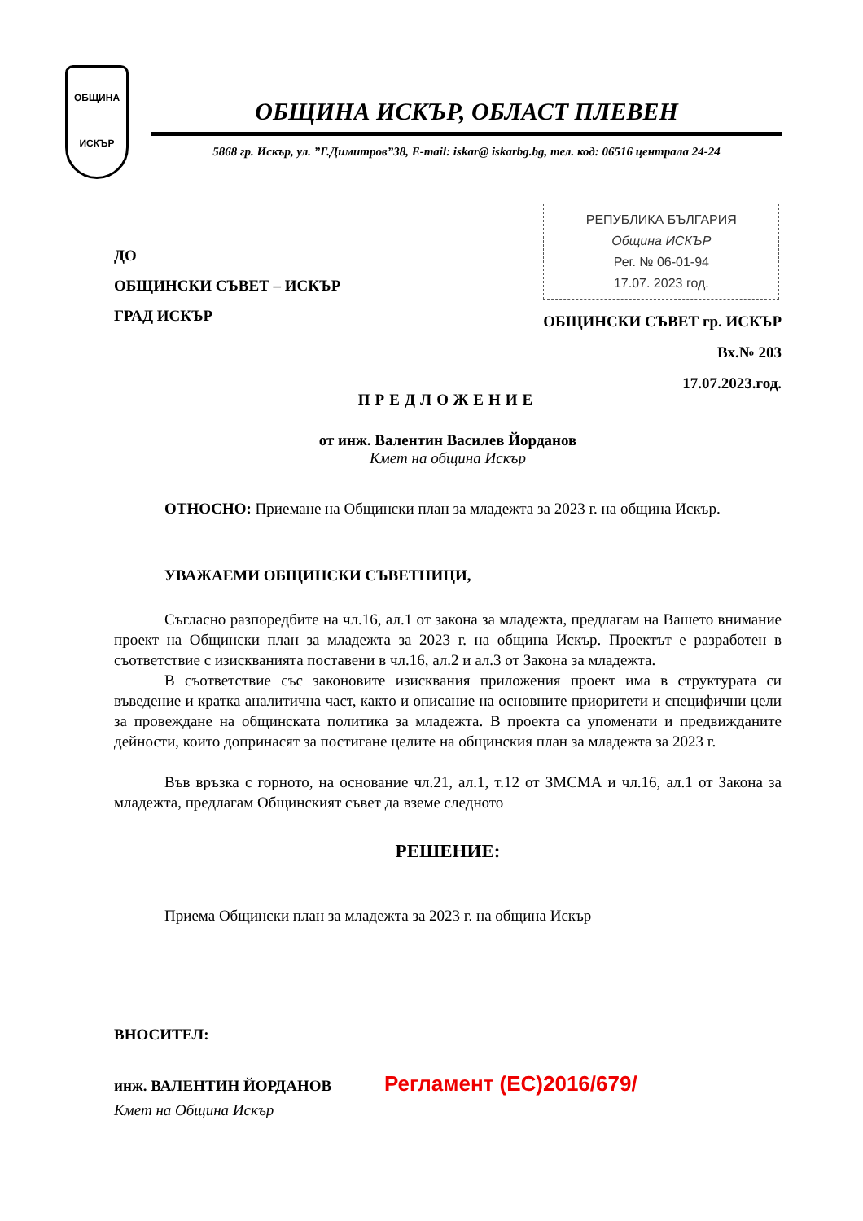ОБЩИНА
ИСКЪР
ОБЩИНА ИСКЪР, ОБЛАСТ ПЛЕВЕН
5868 гр. Искър, ул. ”Г.Димитров”38, E-mail: iskar@ iskarbg.bg, тел. код: 06516 централа 24-24
ДО
ОБЩИНСКИ СЪВЕТ – ИСКЪР
ГРАД ИСКЪР
РЕПУБЛИКА БЪЛГАРИЯ
Община ИСКЪР
Рег. № 06-01-94
17.07. 2023 год.
ОБЩИНСКИ СЪВЕТ гр. ИСКЪР
Вх.№ 203
17.07.2023.год.
ПРЕДЛОЖЕНИЕ
от инж. Валентин Василев Йорданов
Кмет на община Искър
ОТНОСНО: Приемане на Общински план за младежта за 2023 г. на община Искър.
УВАЖАЕМИ ОБЩИНСКИ СЪВЕТНИЦИ,
Съгласно разпоредбите на чл.16, ал.1 от закона за младежта, предлагам на Вашето внимание проект на Общински план за младежта за 2023 г. на община Искър. Проектът е разработен в съответствие с изискванията поставени в чл.16, ал.2 и ал.3 от Закона за младежта.
В съответствие със законовите изисквания приложения проект има в структурата си въведение и кратка аналитична част, както и описание на основните приоритети и специфични цели за провеждане на общинската политика за младежта. В проекта са упоменати и предвижданите дейности, които допринасят за постигане целите на общинския план за младежта за 2023 г.
Във връзка с горното, на основание чл.21, ал.1, т.12 от ЗМСМА и чл.16, ал.1 от Закона за младежта, предлагам Общинският съвет да вземе следното
РЕШЕНИЕ:
Приема Общински план за младежта за 2023 г. на община Искър
ВНОСИТЕЛ:
инж. ВАЛЕНТИН ЙОРДАНОВ Регламент (ЕС)2016/679/
Кмет на Община Искър